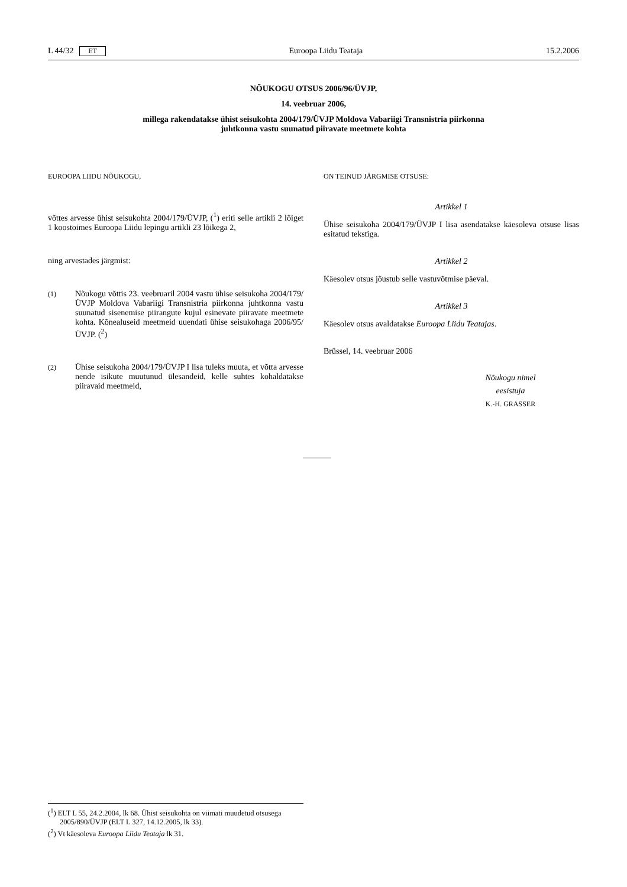L 44/32 ET Euroopa Liidu Teataja 15.2.2006
NÕUKOGU OTSUS 2006/96/ÜVJP,
14. veebruar 2006,
millega rakendatakse ühist seisukohta 2004/179/ÜVJP Moldova Vabariigi Transnistria piirkonna
juhtkonna vastu suunatud piiravate meetmete kohta
EUROOPA LIIDU NÕUKOGU,
võttes arvesse ühist seisukohta 2004/179/ÜVJP, (<sup>1</sup>) eriti selle artikli 2 lõiget 1 koostoimes Euroopa Liidu lepingu artikli 23 lõikega 2,
ning arvestades järgmist:
(1)
Nõukogu võttis 23. veebruaril 2004 vastu ühise seisukoha 2004/179/ÜVJP Moldova Vabariigi Transnistria piirkonna juhtkonna vastu suunatud sisenemise piirangute kujul esinevate piiravate meetmete kohta. Kõnealuseid meetmeid uuendati ühise seisukohaga 2006/95/ÜVJP. (<sup>2</sup>)
(2)
Ühise seisukoha 2004/179/ÜVJP I lisa tuleks muuta, et võtta arvesse nende isikute muutunud ülesandeid, kelle suhtes kohaldatakse piiravaid meetmeid,
ON TEINUD JÄRGMISE OTSUSE:
Artikkel 1
Ühise seisukoha 2004/179/ÜVJP I lisa asendatakse käesoleva otsuse lisas esitatud tekstiga.
Artikkel 2
Käesolev otsus jõustub selle vastuvõtmise päeval.
Artikkel 3
Käesolev otsus avaldatakse Euroopa Liidu Teatajas.
Brüssel, 14. veebruar 2006
Nõukogu nimel
eesistuja
K.-H. GRASSER
(<sup>1</sup>) ELT L 55, 24.2.2004, lk 68. Ühist seisukohta on viimati muudetud otsusega 2005/890/ÜVJP (ELT L 327, 14.12.2005, lk 33).
(<sup>2</sup>) Vt käesoleva Euroopa Liidu Teataja lk 31.